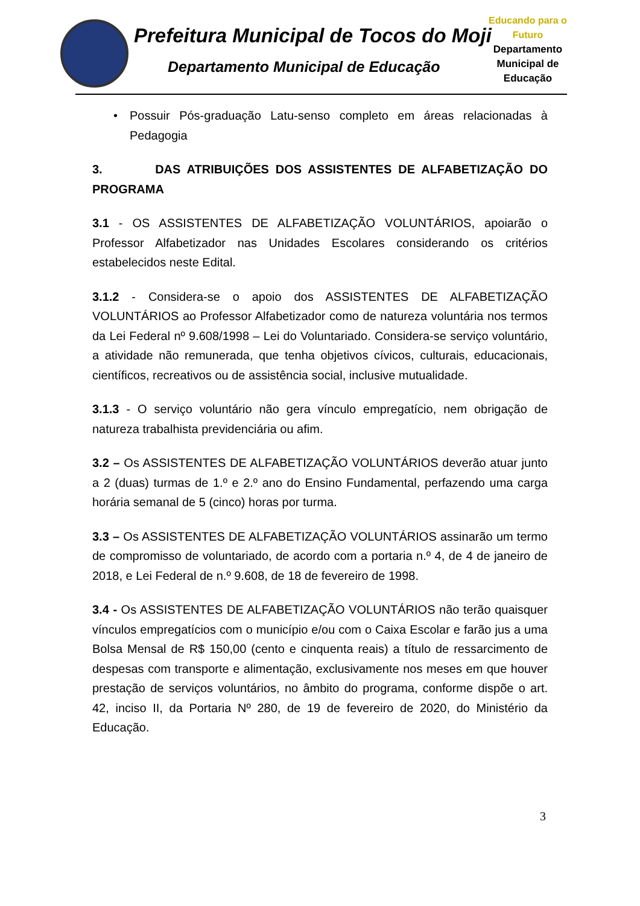Prefeitura Municipal de Tocos do Moji
Departamento Municipal de Educação
Educando para o Futuro
Departamento
Municipal de
Educação
• Possuir Pós-graduação Latu-senso completo em áreas relacionadas à Pedagogia
3. DAS ATRIBUIÇÕES DOS ASSISTENTES DE ALFABETIZAÇÃO DO PROGRAMA
3.1 - OS ASSISTENTES DE ALFABETIZAÇÃO VOLUNTÁRIOS, apoiarão o Professor Alfabetizador nas Unidades Escolares considerando os critérios estabelecidos neste Edital.
3.1.2 - Considera-se o apoio dos ASSISTENTES DE ALFABETIZAÇÃO VOLUNTÁRIOS ao Professor Alfabetizador como de natureza voluntária nos termos da Lei Federal nº 9.608/1998 – Lei do Voluntariado. Considera-se serviço voluntário, a atividade não remunerada, que tenha objetivos cívicos, culturais, educacionais, científicos, recreativos ou de assistência social, inclusive mutualidade.
3.1.3 - O serviço voluntário não gera vínculo empregatício, nem obrigação de natureza trabalhista previdenciária ou afim.
3.2 – Os ASSISTENTES DE ALFABETIZAÇÃO VOLUNTÁRIOS deverão atuar junto a 2 (duas) turmas de 1.º e 2.º ano do Ensino Fundamental, perfazendo uma carga horária semanal de 5 (cinco) horas por turma.
3.3 – Os ASSISTENTES DE ALFABETIZAÇÃO VOLUNTÁRIOS assinarão um termo de compromisso de voluntariado, de acordo com a portaria n.º 4, de 4 de janeiro de 2018, e Lei Federal de n.º 9.608, de 18 de fevereiro de 1998.
3.4 - Os ASSISTENTES DE ALFABETIZAÇÃO VOLUNTÁRIOS não terão quaisquer vínculos empregatícios com o município e/ou com o Caixa Escolar e farão jus a uma Bolsa Mensal de R$ 150,00 (cento e cinquenta reais) a título de ressarcimento de despesas com transporte e alimentação, exclusivamente nos meses em que houver prestação de serviços voluntários, no âmbito do programa, conforme dispõe o art. 42, inciso II, da Portaria Nº 280, de 19 de fevereiro de 2020, do Ministério da Educação.
3